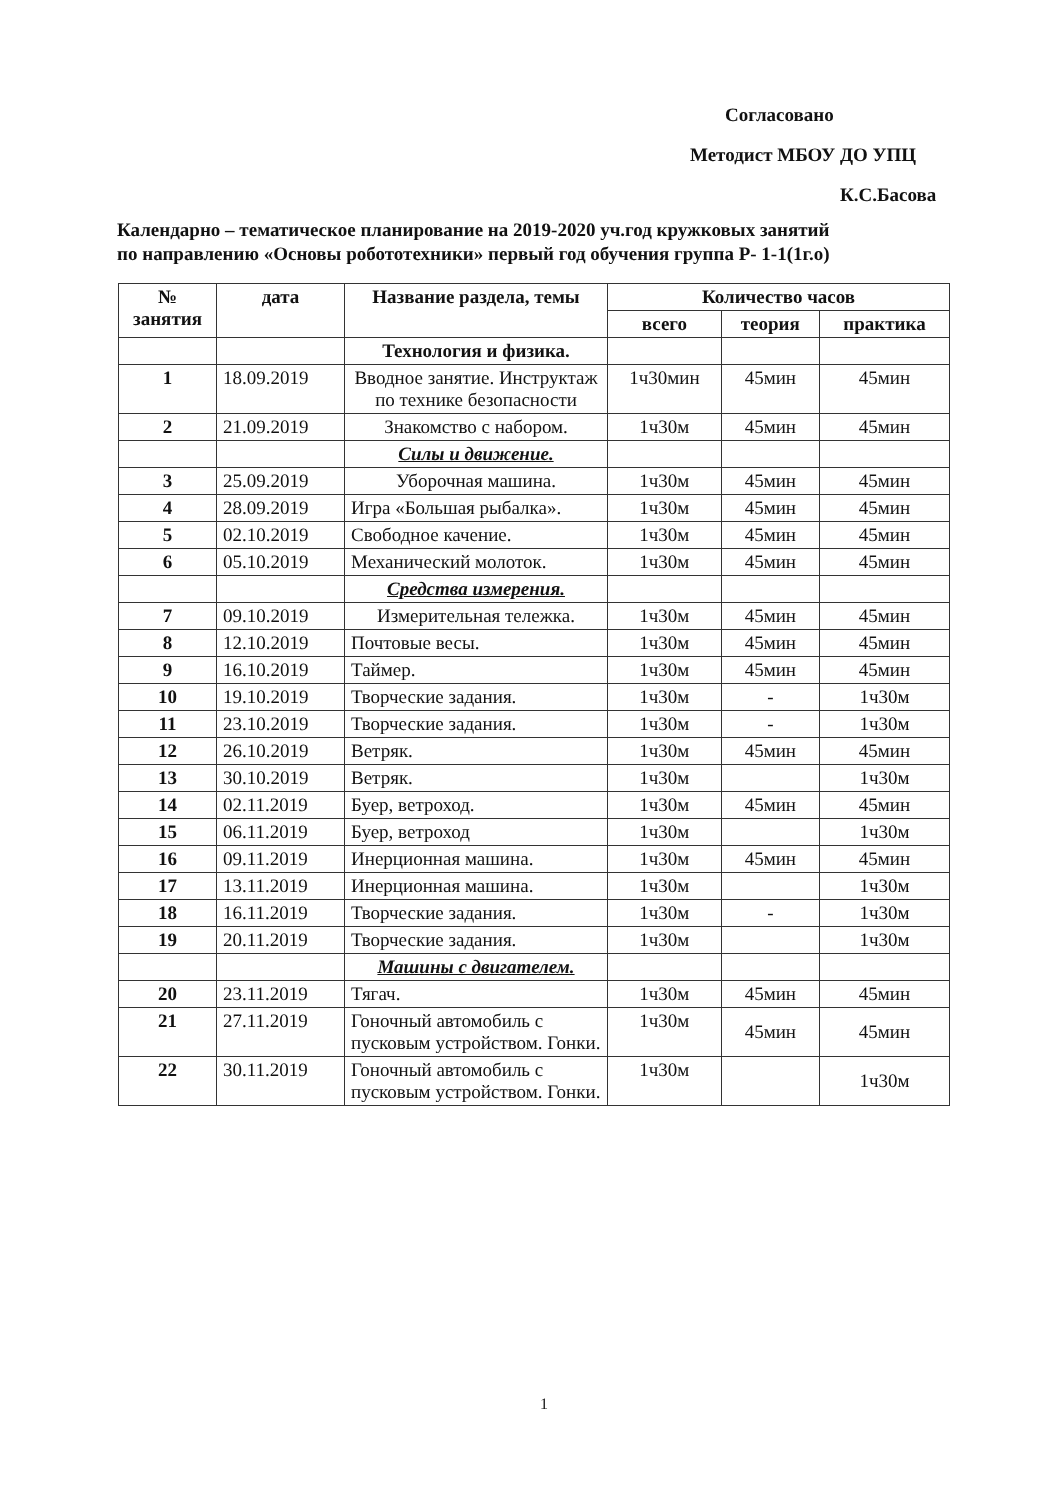Согласовано
Методист МБОУ ДО УПЦ
К.С.Басова
Календарно – тематическое планирование на 2019-2020 уч.год кружковых занятий
по направлению «Основы робототехники» первый год обучения группа Р- 1-1(1г.о)
| № занятия | дата | Название раздела, темы | Количество часов | | |
| --- | --- | --- | --- | --- | --- |
| | | | всего | теория | практика |
| | | Технология и физика. | | | |
| 1 | 18.09.2019 | Вводное занятие. Инструктаж по технике безопасности | 1ч30мин | 45мин | 45мин |
| 2 | 21.09.2019 | Знакомство с набором. | 1ч30м | 45мин | 45мин |
| | | Силы и движение. | | | |
| 3 | 25.09.2019 | Уборочная машина. | 1ч30м | 45мин | 45мин |
| 4 | 28.09.2019 | Игра «Большая рыбалка». | 1ч30м | 45мин | 45мин |
| 5 | 02.10.2019 | Свободное качение. | 1ч30м | 45мин | 45мин |
| 6 | 05.10.2019 | Механический молоток. | 1ч30м | 45мин | 45мин |
| | | Средства измерения. | | | |
| 7 | 09.10.2019 | Измерительная тележка. | 1ч30м | 45мин | 45мин |
| 8 | 12.10.2019 | Почтовые весы. | 1ч30м | 45мин | 45мин |
| 9 | 16.10.2019 | Таймер. | 1ч30м | 45мин | 45мин |
| 10 | 19.10.2019 | Творческие задания. | 1ч30м | - | 1ч30м |
| 11 | 23.10.2019 | Творческие задания. | 1ч30м | - | 1ч30м |
| 12 | 26.10.2019 | Ветряк. | 1ч30м | 45мин | 45мин |
| 13 | 30.10.2019 | Ветряк. | 1ч30м | | 1ч30м |
| 14 | 02.11.2019 | Буер, ветроход. | 1ч30м | 45мин | 45мин |
| 15 | 06.11.2019 | Буер, ветроход | 1ч30м | | 1ч30м |
| 16 | 09.11.2019 | Инерционная машина. | 1ч30м | 45мин | 45мин |
| 17 | 13.11.2019 | Инерционная машина. | 1ч30м | | 1ч30м |
| 18 | 16.11.2019 | Творческие задания. | 1ч30м | - | 1ч30м |
| 19 | 20.11.2019 | Творческие задания. | 1ч30м | | 1ч30м |
| | | Машины с двигателем. | | | |
| 20 | 23.11.2019 | Тягач. | 1ч30м | 45мин | 45мин |
| 21 | 27.11.2019 | Гоночный автомобиль с пусковым устройством. Гонки. | 1ч30м | 45мин | 45мин |
| 22 | 30.11.2019 | Гоночный автомобиль с пусковым устройством. Гонки. | 1ч30м | | 1ч30м |
1